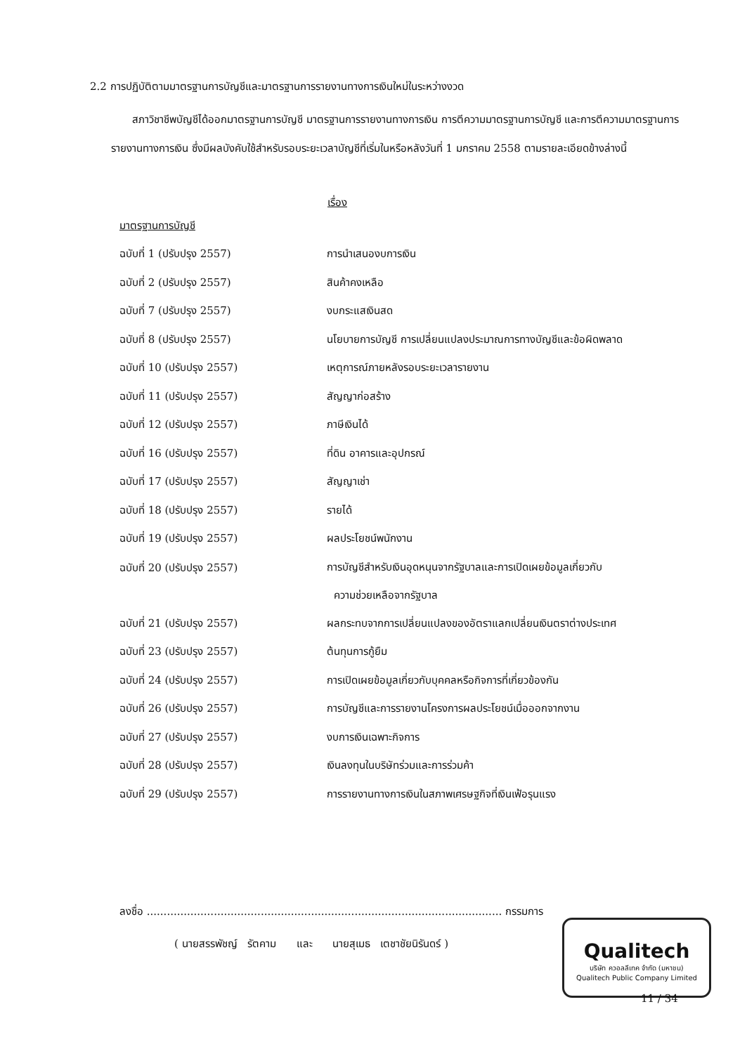2.2 การปฏิบัติตามมาตรฐานการบัญชีและมาตรฐานการรายงานทางการเงินใหม่ในระหว่างงวด
สภาวิชาชีพบัญชีได้ออกมาตรฐานการบัญชี มาตรฐานการรายงานทางการเงิน การตีความมาตรฐานการบัญชี และการตีความมาตรฐานการรายงานทางการเงิน ซึ่งมีผลบังคับใช้สำหรับรอบระยะเวลาบัญชีที่เริ่มในหรือหลังวันที่ 1 มกราคม 2558 ตามรายละเอียดข้างล่างนี้
| | เรื่อง |
| --- | --- |
| มาตรฐานการบัญชี | |
| ฉบับที่ 1 (ปรับปรุง 2557) | การนำเสนองบการเงิน |
| ฉบับที่ 2 (ปรับปรุง 2557) | สินค้าคงเหลือ |
| ฉบับที่ 7 (ปรับปรุง 2557) | งบกระแสเงินสด |
| ฉบับที่ 8 (ปรับปรุง 2557) | นโยบายการบัญชี การเปลี่ยนแปลงประมาณการทางบัญชีและข้อผิดพลาด |
| ฉบับที่ 10 (ปรับปรุง 2557) | เหตุการณ์ภายหลังรอบระยะเวลารายงาน |
| ฉบับที่ 11 (ปรับปรุง 2557) | สัญญาก่อสร้าง |
| ฉบับที่ 12 (ปรับปรุง 2557) | ภาษีเงินได้ |
| ฉบับที่ 16 (ปรับปรุง 2557) | ที่ดิน อาคารและอุปกรณ์ |
| ฉบับที่ 17 (ปรับปรุง 2557) | สัญญาเช่า |
| ฉบับที่ 18 (ปรับปรุง 2557) | รายได้ |
| ฉบับที่ 19 (ปรับปรุง 2557) | ผลประโยชน์พนักงาน |
| ฉบับที่ 20 (ปรับปรุง 2557) | การบัญชีสำหรับเงินอุดหนุนจากรัฐบาลและการเปิดเผยข้อมูลเกี่ยวกับ ความช่วยเหลือจากรัฐบาล |
| ฉบับที่ 21 (ปรับปรุง 2557) | ผลกระทบจากการเปลี่ยนแปลงของอัตราแลกเปลี่ยนเงินตราต่างประเทศ |
| ฉบับที่ 23 (ปรับปรุง 2557) | ต้นทุนการกู้ยืม |
| ฉบับที่ 24 (ปรับปรุง 2557) | การเปิดเผยข้อมูลเกี่ยวกับบุคคลหรือกิจการที่เกี่ยวข้องกัน |
| ฉบับที่ 26 (ปรับปรุง 2557) | การบัญชีและการรายงานโครงการผลประโยชน์เมื่อออกจากงาน |
| ฉบับที่ 27 (ปรับปรุง 2557) | งบการเงินเฉพาะกิจการ |
| ฉบับที่ 28 (ปรับปรุง 2557) | เงินลงทุนในบริษัทร่วมและการร่วมค้า |
| ฉบับที่ 29 (ปรับปรุง 2557) | การรายงานทางการเงินในสภาพเศรษฐกิจที่เงินเฟ้อรุนแรง |
ลงชื่อ .......................................................................................................... กรรมการ
( นายสรรพัชญ์ รัตคาม และ นายสุเมธ เตชาชัยนิรันดร์ )
Qualitech
บริษัท ควอลลีเทค จำกัด (มหาชน)
Qualitech Public Company Limited
11 / 34